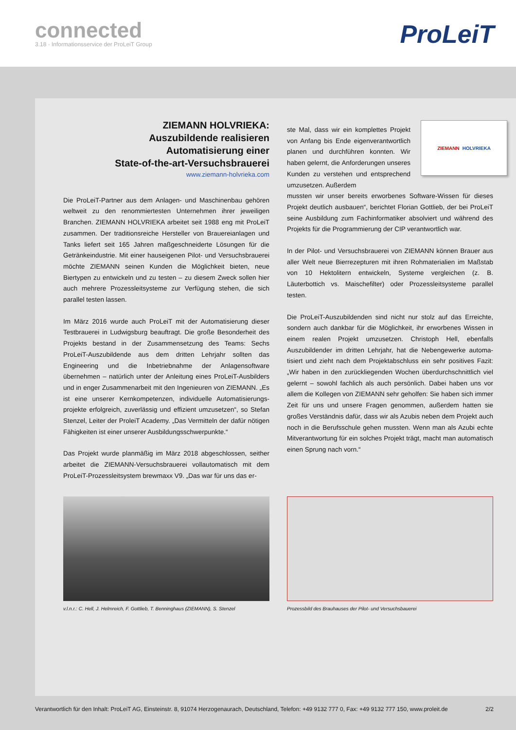connected
3.18 · Informationsservice der ProLeiT Group
ProLeiT
ZIEMANN HOLVRIEKA:
Auszubildende realisieren
Automatisierung einer
State-of-the-art-Versuchsbrauerei
www.ziemann-holvrieka.com
Die ProLeiT-Partner aus dem Anlagen- und Maschinenbau gehören weltweit zu den renommiertesten Unternehmen ihrer jeweiligen Branchen. ZIEMANN HOLVRIEKA arbeitet seit 1988 eng mit ProLeiT zusammen. Der traditionsreiche Hersteller von Brauerei­anlagen und Tanks liefert seit 165 Jahren maßgeschneiderte Lösungen für die Getränkeindustrie. Mit einer hauseigenen Pilot- und Versuchsbrauerei möchte ZIEMANN seinen Kunden die Möglichkeit bieten, neue Biertypen zu entwickeln und zu testen – zu diesem Zweck sollen hier auch mehrere Prozessleitsysteme zur Verfügung stehen, die sich parallel testen lassen.
Im März 2016 wurde auch ProLeiT mit der Automatisierung dieser Testbrauerei in Ludwigsburg beauftragt. Die große Besonderheit des Projekts bestand in der Zusammensetzung des Teams: Sechs ProLeiT-Auszubildende aus dem dritten Lehrjahr sollten das Engineering und die Inbetriebnahme der Anlagensoftware übernehmen – natürlich unter der Anleitung eines ProLeiT-Ausbilders und in enger Zusammenarbeit mit den Ingenieuren von ZIEMANN. „Es ist eine unserer Kernkompetenzen, individuelle Automatisierungs­projekte erfolgreich, zuverlässig und effizient umzusetzen“, so Stefan Stenzel, Leiter der ProleiT Academy. „Das Vermitteln der dafür nötigen Fähigkeiten ist einer unserer Ausbildungsschwerpunkte.“
Das Projekt wurde planmäßig im März 2018 abgeschlossen, seither arbeitet die ZIEMANN-Versuchsbrauerei vollautomatisch mit dem ProLeiT-Prozessleitsystem brewmaxx V9. „Das war für uns das er-
ZIEMANN HOLVRIEKA
ste Mal, dass wir ein komplettes Projekt von Anfang bis Ende eigenverant­wortlich planen und durchführen konnten. Wir haben gelernt, die Anforderungen unseres Kunden zu verstehen und entsprechend umzusetzen. Außerdem
mussten wir unser bereits erworbenes Software-Wissen für dieses Projekt deutlich ausbauen“, berichtet Florian Gottlieb, der bei ProLeiT seine Ausbildung zum Fachinformatiker absolviert und während des Projekts für die Programmierung der CIP verant­wortlich war.
In der Pilot- und Versuchsbrauerei von ZIEMANN können Brauer aus aller Welt neue Bierrezepturen mit ihren Rohmaterialien im Maßstab von 10 Hektolitern entwickeln, Systeme vergleichen (z. B. Läuterbottich vs. Maischefilter) oder Prozessleitsysteme parallel testen.
Die ProLeiT-Auszubildenden sind nicht nur stolz auf das Erreichte, sondern auch dankbar für die Möglichkeit, ihr erworbenes Wissen in einem realen Projekt umzusetzen. Christoph Hell, ebenfalls Auszubildender im dritten Lehrjahr, hat die Nebengewerke automa­tisiert und zieht nach dem Projektabschluss ein sehr positives Fazit: „Wir haben in den zurückliegenden Wochen überdurchschnittlich viel gelernt – sowohl fachlich als auch persönlich. Dabei haben uns vor allem die Kollegen von ZIEMANN sehr geholfen: Sie haben sich immer Zeit für uns und unsere Fragen genommen, außerdem hatten sie großes Verständnis dafür, dass wir als Azubis neben dem Pro­jekt auch noch in die Berufsschule gehen mussten. Wenn man als Azubi echte Mitverantwortung für ein solches Projekt trägt, macht man automatisch einen Sprung nach vorn.“
v.l.n.r.: C. Hell, J. Helmreich, F. Gottlieb, T. Benninghaus (ZIEMANN), S. Stenzel
Prozessbild des Brauhauses der Pilot- und Versuchsbauerei
Verantwortlich für den Inhalt: ProLeiT AG, Einsteinstr. 8, 91074 Herzogenaurach, Deutschland, Telefon: +49 9132 777 0, Fax: +49 9132 777 150, www.proleit.de 2/2